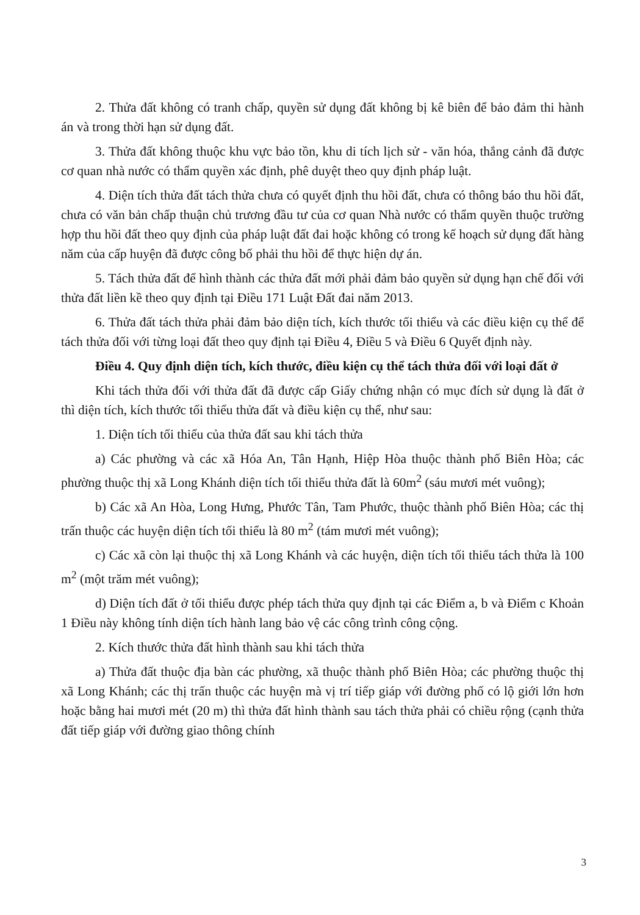2. Thửa đất không có tranh chấp, quyền sử dụng đất không bị kê biên để bảo đảm thi hành án và trong thời hạn sử dụng đất.
3. Thửa đất không thuộc khu vực bảo tồn, khu di tích lịch sử - văn hóa, thắng cảnh đã được cơ quan nhà nước có thẩm quyền xác định, phê duyệt theo quy định pháp luật.
4. Diện tích thửa đất tách thửa chưa có quyết định thu hồi đất, chưa có thông báo thu hồi đất, chưa có văn bản chấp thuận chủ trương đầu tư của cơ quan Nhà nước có thẩm quyền thuộc trường hợp thu hồi đất theo quy định của pháp luật đất đai hoặc không có trong kế hoạch sử dụng đất hàng năm của cấp huyện đã được công bố phải thu hồi để thực hiện dự án.
5. Tách thửa đất để hình thành các thửa đất mới phải đảm bảo quyền sử dụng hạn chế đối với thửa đất liền kề theo quy định tại Điều 171 Luật Đất đai năm 2013.
6. Thửa đất tách thửa phải đảm bảo diện tích, kích thước tối thiểu và các điều kiện cụ thể để tách thửa đối với từng loại đất theo quy định tại Điều 4, Điều 5 và Điều 6 Quyết định này.
Điều 4. Quy định diện tích, kích thước, điều kiện cụ thể tách thửa đối với loại đất ở
Khi tách thửa đối với thửa đất đã được cấp Giấy chứng nhận có mục đích sử dụng là đất ở thì diện tích, kích thước tối thiểu thửa đất và điều kiện cụ thể, như sau:
1. Diện tích tối thiểu của thửa đất sau khi tách thửa
a) Các phường và các xã Hóa An, Tân Hạnh, Hiệp Hòa thuộc thành phố Biên Hòa; các phường thuộc thị xã Long Khánh diện tích tối thiểu thửa đất là 60m<sup>2</sup> (sáu mươi mét vuông);
b) Các xã An Hòa, Long Hưng, Phước Tân, Tam Phước, thuộc thành phố Biên Hòa; các thị trấn thuộc các huyện diện tích tối thiểu là 80 m<sup>2</sup> (tám mươi mét vuông);
c) Các xã còn lại thuộc thị xã Long Khánh và các huyện, diện tích tối thiểu tách thửa là 100 m<sup>2</sup> (một trăm mét vuông);
d) Diện tích đất ở tối thiểu được phép tách thửa quy định tại các Điểm a, b và Điểm c Khoản 1 Điều này không tính diện tích hành lang bảo vệ các công trình công cộng.
2. Kích thước thửa đất hình thành sau khi tách thửa
a) Thửa đất thuộc địa bàn các phường, xã thuộc thành phố Biên Hòa; các phường thuộc thị xã Long Khánh; các thị trấn thuộc các huyện mà vị trí tiếp giáp với đường phố có lộ giới lớn hơn hoặc bằng hai mươi mét (20 m) thì thửa đất hình thành sau tách thửa phải có chiều rộng (cạnh thửa đất tiếp giáp với đường giao thông chính
3